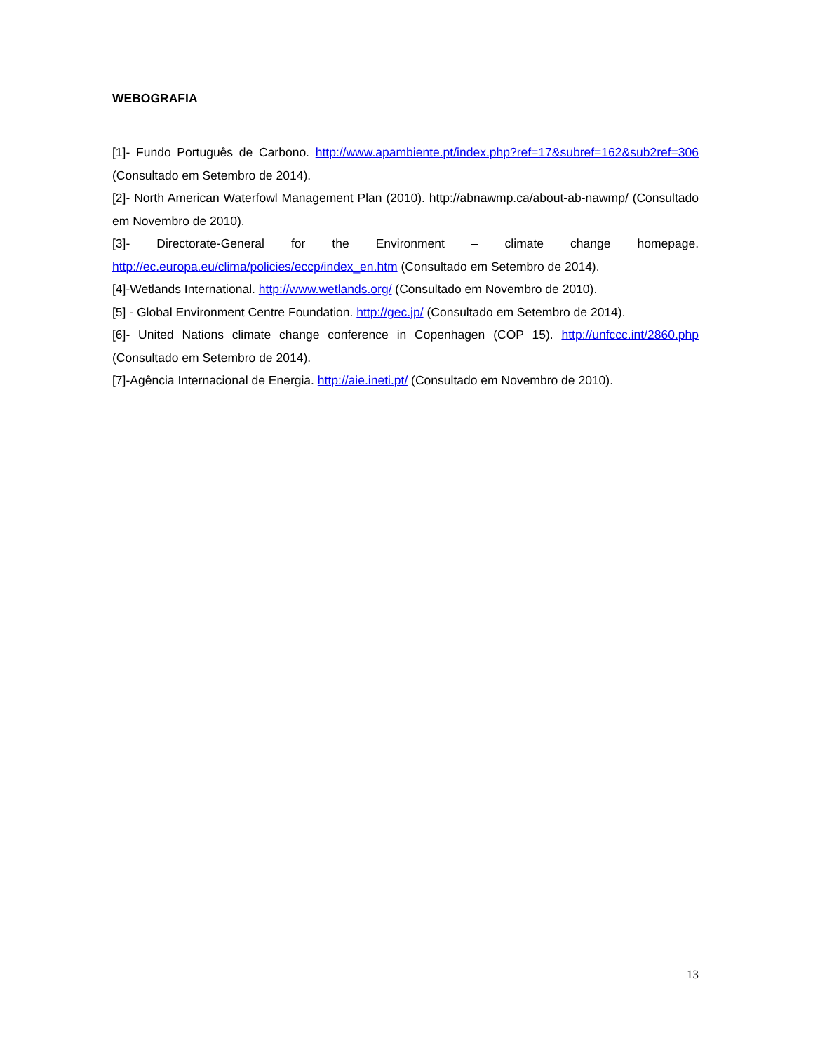WEBOGRAFIA
[1]- Fundo Português de Carbono. http://www.apambiente.pt/index.php?ref=17&subref=162&sub2ref=306 (Consultado em Setembro de 2014).
[2]- North American Waterfowl Management Plan (2010). http://abnawmp.ca/about-ab-nawmp/ (Consultado em Novembro de 2010).
[3]- Directorate-General for the Environment – climate change homepage. http://ec.europa.eu/clima/policies/eccp/index_en.htm (Consultado em Setembro de 2014).
[4]-Wetlands International. http://www.wetlands.org/ (Consultado em Novembro de 2010).
[5] - Global Environment Centre Foundation. http://gec.jp/ (Consultado em Setembro de 2014).
[6]- United Nations climate change conference in Copenhagen (COP 15). http://unfccc.int/2860.php (Consultado em Setembro de 2014).
[7]-Agência Internacional de Energia. http://aie.ineti.pt/ (Consultado em Novembro de 2010).
13